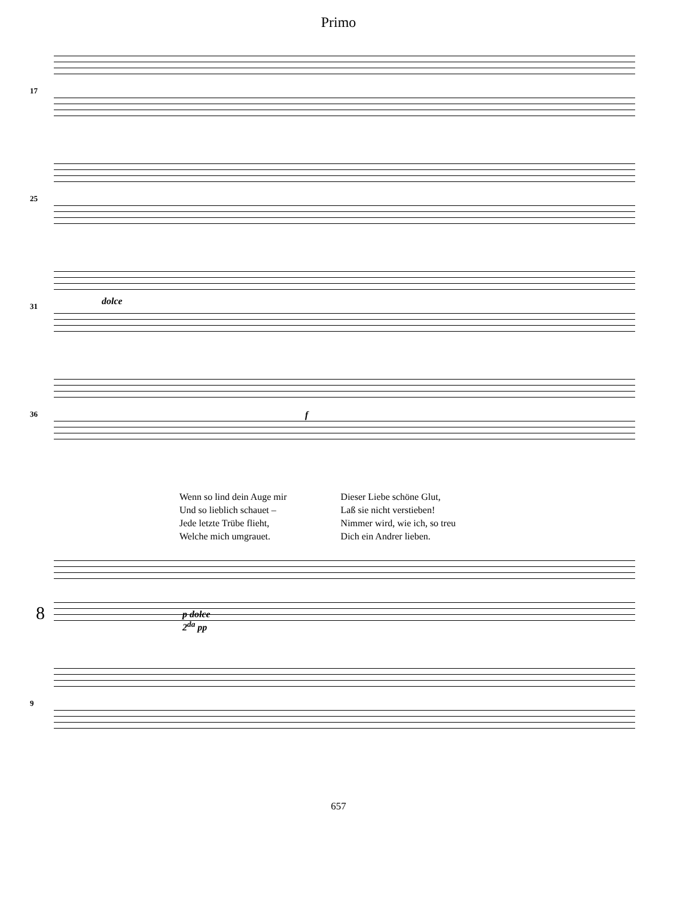Primo
17
25
31 dolce
36 f
Wenn so lind dein Auge mir
Und so lieblich schauet –
Jede letzte Trübe flieht,
Welche mich umgrauet.
Dieser Liebe schöne Glut,
Laß sie nicht verstieben!
Nimmer wird, wie ich, so treu
Dich ein Andrer lieben.
8
p dolce
2<sup>da</sup> pp
9
657